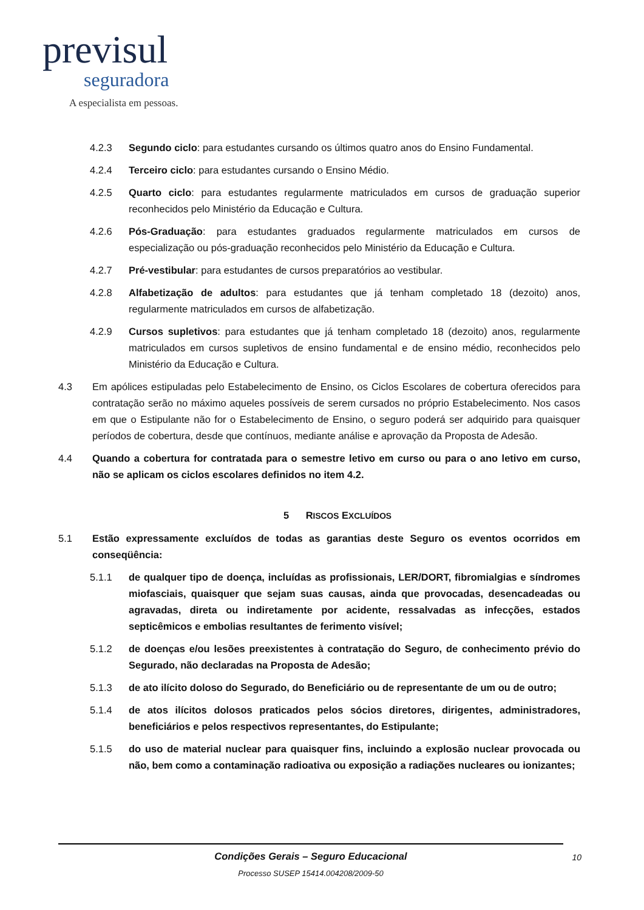previsul
seguradora
A especialista em pessoas.
4.2.3 Segundo ciclo: para estudantes cursando os últimos quatro anos do Ensino Fundamental.
4.2.4 Terceiro ciclo: para estudantes cursando o Ensino Médio.
4.2.5 Quarto ciclo: para estudantes regularmente matriculados em cursos de graduação superior reconhecidos pelo Ministério da Educação e Cultura.
4.2.6 Pós-Graduação: para estudantes graduados regularmente matriculados em cursos de especialização ou pós-graduação reconhecidos pelo Ministério da Educação e Cultura.
4.2.7 Pré-vestibular: para estudantes de cursos preparatórios ao vestibular.
4.2.8 Alfabetização de adultos: para estudantes que já tenham completado 18 (dezoito) anos, regularmente matriculados em cursos de alfabetização.
4.2.9 Cursos supletivos: para estudantes que já tenham completado 18 (dezoito) anos, regularmente matriculados em cursos supletivos de ensino fundamental e de ensino médio, reconhecidos pelo Ministério da Educação e Cultura.
4.3 Em apólices estipuladas pelo Estabelecimento de Ensino, os Ciclos Escolares de cobertura oferecidos para contratação serão no máximo aqueles possíveis de serem cursados no próprio Estabelecimento. Nos casos em que o Estipulante não for o Estabelecimento de Ensino, o seguro poderá ser adquirido para quaisquer períodos de cobertura, desde que contínuos, mediante análise e aprovação da Proposta de Adesão.
4.4 Quando a cobertura for contratada para o semestre letivo em curso ou para o ano letivo em curso, não se aplicam os ciclos escolares definidos no item 4.2.
5 RISCOS EXCLUÍDOS
5.1 Estão expressamente excluídos de todas as garantias deste Seguro os eventos ocorridos em conseqüência:
5.1.1 de qualquer tipo de doença, incluídas as profissionais, LER/DORT, fibromialgias e síndromes miofasciais, quaisquer que sejam suas causas, ainda que provocadas, desencadeadas ou agravadas, direta ou indiretamente por acidente, ressalvadas as infecções, estados septicêmicos e embolias resultantes de ferimento visível;
5.1.2 de doenças e/ou lesões preexistentes à contratação do Seguro, de conhecimento prévio do Segurado, não declaradas na Proposta de Adesão;
5.1.3 de ato ilícito doloso do Segurado, do Beneficiário ou de representante de um ou de outro;
5.1.4 de atos ilícitos dolosos praticados pelos sócios diretores, dirigentes, administradores, beneficiários e pelos respectivos representantes, do Estipulante;
5.1.5 do uso de material nuclear para quaisquer fins, incluindo a explosão nuclear provocada ou não, bem como a contaminação radioativa ou exposição a radiações nucleares ou ionizantes;
Condições Gerais – Seguro Educacional 10
Processo SUSEP 15414.004208/2009-50